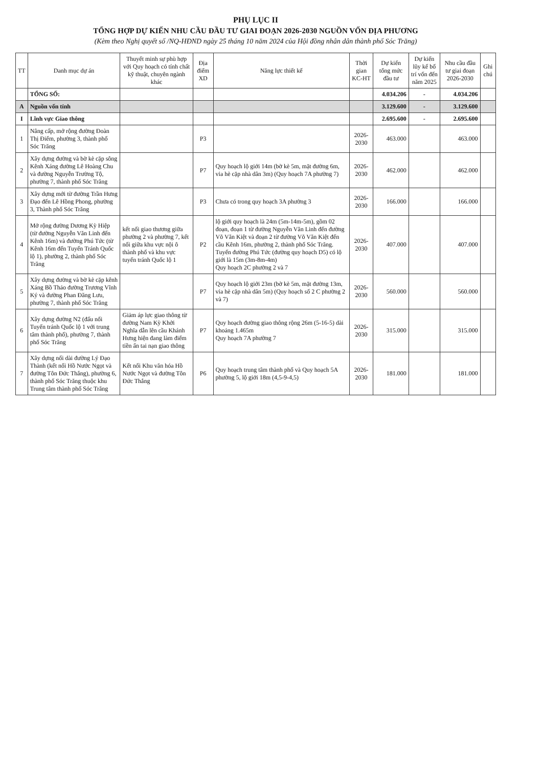PHỤ LỤC II
TỔNG HỢP DỰ KIẾN NHU CẦU ĐẦU TƯ GIAI ĐOẠN 2026-2030 NGUỒN VỐN ĐỊA PHƯƠNG
(Kèm theo Nghị quyết số /NQ-HĐND ngày 25 tháng 10 năm 2024 của Hội đồng nhân dân thành phố Sóc Trăng)
| TT | Danh mục dự án | Thuyết minh sự phù hợp với Quy hoạch có tính chất kỹ thuật, chuyên ngành khác | Địa điểm XD | Năng lực thiết kế | Thời gian KC-HT | Dự kiến tổng mức đầu tư | Dự kiến lũy kế bố trí vốn đến năm 2025 | Nhu cầu đầu tư giai đoạn 2026-2030 | Ghi chú |
| --- | --- | --- | --- | --- | --- | --- | --- | --- | --- |
| | TỔNG SỐ: | | | | | 4.034.206 | - | 4.034.206 | |
| A | Nguồn vốn tỉnh | | | | | 3.129.600 | - | 3.129.600 | |
| I | Lĩnh vực Giao thông | | | | | 2.695.600 | - | 2.695.600 | |
| 1 | Nâng cấp, mở rộng đường Đoàn Thị Điểm, phường 3, thành phố Sóc Trăng | | P3 | | 2026-2030 | 463.000 | | 463.000 | |
| 2 | Xây dựng đường và bờ kè cặp sông Kênh Xáng đường Lê Hoàng Chu và đường Nguyễn Trường Tộ, phường 7, thành phố Sóc Trăng | | P7 | Quy hoạch lộ giới 14m (bờ kè 5m, mặt đường 6m, vỉa hè cặp nhà dân 3m) (Quy hoạch 7A phường 7) | 2026-2030 | 462.000 | | 462.000 | |
| 3 | Xây dựng mới từ đường Trần Hưng Đạo đến Lê Hồng Phong, phường 3, Thành phố Sóc Trăng | | P3 | Chưa có trong quy hoạch 3A phường 3 | 2026-2030 | 166.000 | | 166.000 | |
| 4 | Mở rộng đường Dương Kỳ Hiệp (từ đường Nguyễn Văn Linh đến Kênh 16m) và đường Phú Tức (từ Kênh 16m đến Tuyến Tránh Quốc lộ 1), phường 2, thành phố Sóc Trăng | kết nối giao thương giữa phường 2 và phường 7, kết nối giữa khu vực nội ô thành phố và khu vực tuyến tránh Quốc lộ 1 | P2 | lộ giới quy hoạch là 24m (5m-14m-5m), gồm 02 đoạn, đoạn 1 từ đường Nguyễn Văn Linh đến đường Võ Văn Kiệt và đoạn 2 từ đường Võ Văn Kiệt đến cầu Kênh 16m, phường 2, thành phố Sóc Trăng. Tuyến đường Phú Tức (đường quy hoạch D5) có lộ giới là 15m (3m-8m-4m) Quy hoạch 2C phường 2 và 7 | 2026-2030 | 407.000 | | 407.000 | |
| 5 | Xây dựng đường và bờ kè cặp kênh Xáng Bồ Thảo đường Trương Vĩnh Ký và đường Phan Đăng Lưu, phường 7, thành phố Sóc Trăng | | P7 | Quy hoạch lộ giới 23m (bờ kè 5m, mặt đường 13m, vỉa hè cặp nhà dân 5m) (Quy hoạch số 2 C phường 2 và 7) | 2026-2030 | 560.000 | | 560.000 | |
| 6 | Xây dựng đường N2 (đấu nối Tuyến tránh Quốc lộ 1 với trung tâm thành phố), phường 7, thành phố Sóc Trăng | Giảm áp lực giao thông từ đường Nam Kỳ Khởi Nghĩa dẫn lên cầu Khánh Hưng hiện đang làm điểm tiền ẩn tai nạn giao thông | P7 | Quy hoạch đường giao thông rộng 26m (5-16-5) dài khoảng 1.465m Quy hoạch 7A phường 7 | 2026-2030 | 315.000 | | 315.000 | |
| 7 | Xây dựng nối dài đường Lý Đạo Thành (kết nối Hồ Nước Ngọt và đường Tôn Đức Thắng), phường 6, thành phố Sóc Trăng thuộc khu Trung tâm thành phố Sóc Trăng | Kết nối Khu văn hóa Hồ Nước Ngọt và đường Tôn Đức Thắng | P6 | Quy hoạch trung tâm thành phố và Quy hoạch 5A phường 5, lộ giới 18m (4,5-9-4,5) | 2026-2030 | 181.000 | | 181.000 | |